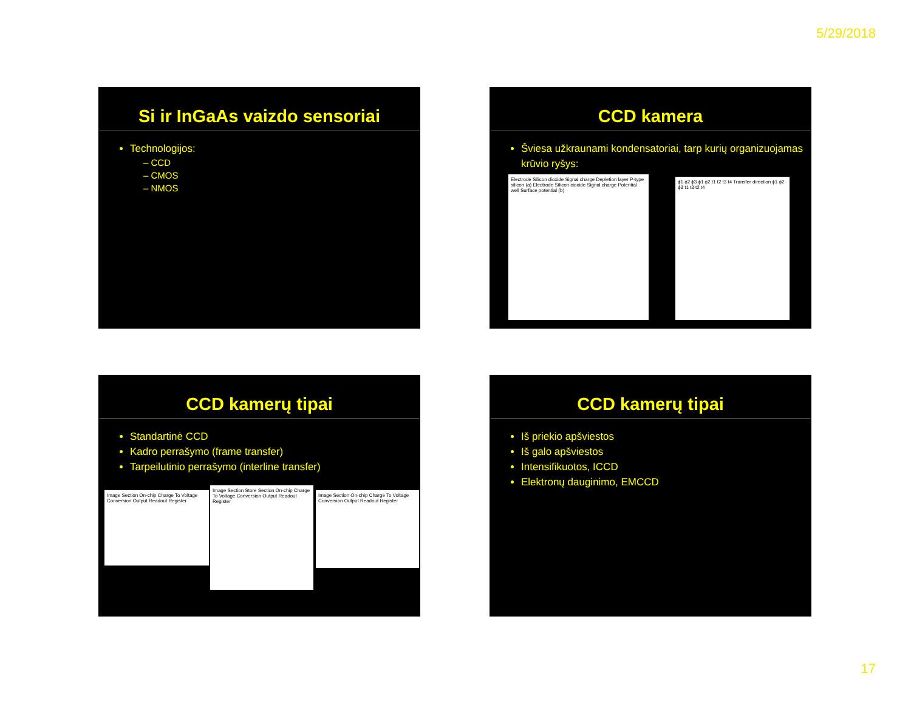5/29/2018
Si ir InGaAs vaizdo sensoriai
Technologijos:
– CCD
– CMOS
– NMOS
CCD kamera
Šviesa užkraunami kondensatoriai, tarp kurių organizuojamas krūvio ryšys:
Electrode Silicon dioxide Signal charge Depletion layer P-type silicon (a) Electrode Silicon cioxide Signal charge Potential well Surface potential (b)
ϕ1 ϕ2 ϕ3 ϕ1 ϕ2 t1 t2 t3 t4 Transfer direction ϕ1 ϕ2 ϕ3 t1 t3 t2 t4
CCD kamerų tipai
Standartinė CCD
Kadro perrašymo (frame transfer)
Tarpeilutinio perrašymo (interline transfer)
Image Section On-chip Charge To Voltage Conversion Output Readout Register
Image Section Store Section On-chip Charge To Voltage Conversion Output Readout Register
Image Section On-chip Charge To Voltage Conversion Output Readout Register
CCD kamerų tipai
Iš priekio apšviestos
Iš galo apšviestos
Intensifikuotos, ICCD
Elektronų dauginimo, EMCCD
17